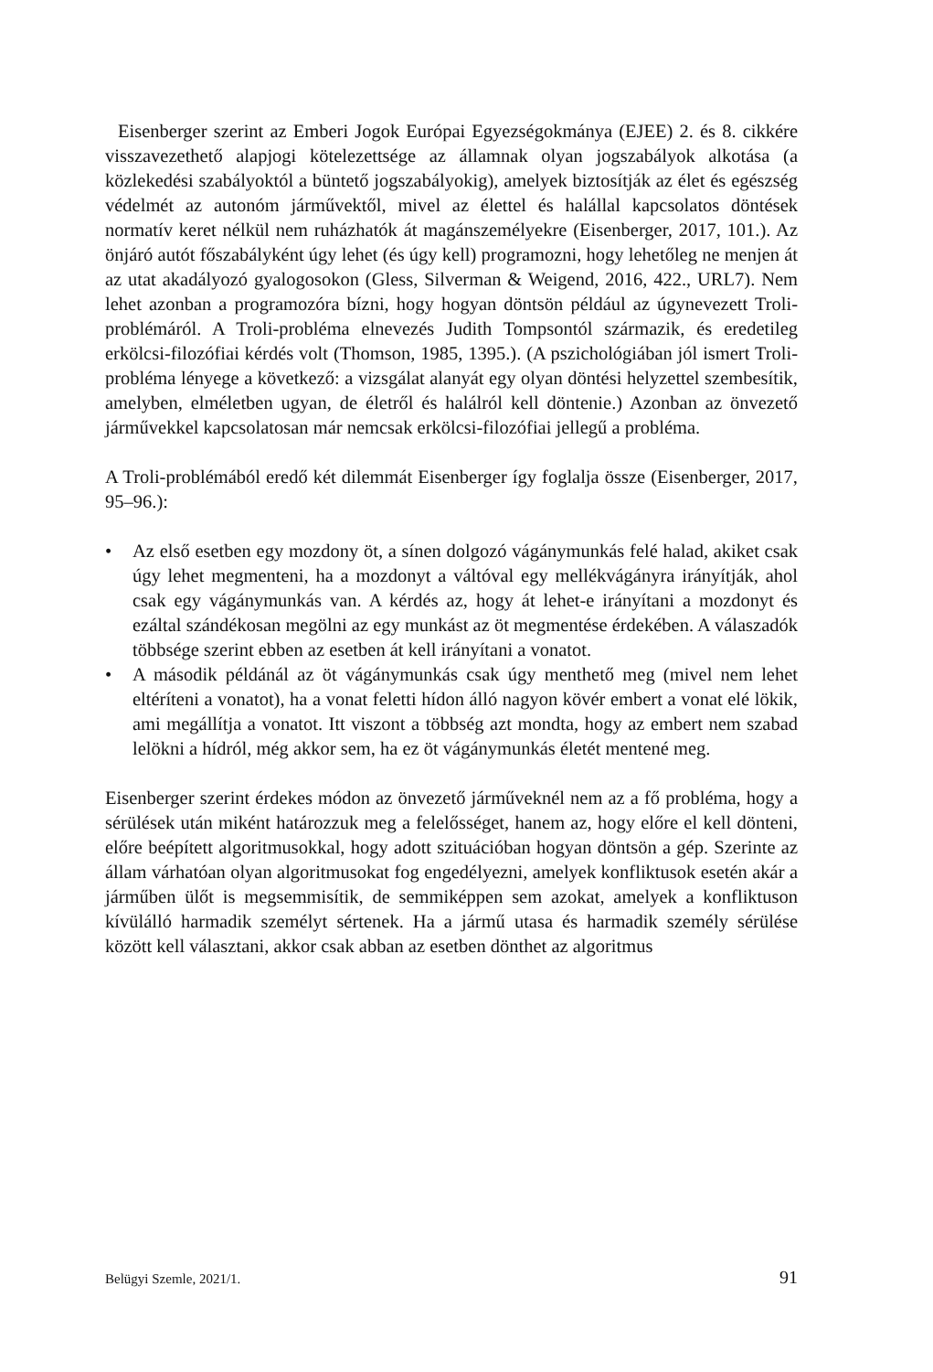Eisenberger szerint az Emberi Jogok Európai Egyezségokmánya (EJEE) 2. és 8. cikkére visszavezethető alapjogi kötelezettsége az államnak olyan jogszabályok alkotása (a közlekedési szabályoktól a büntető jogszabályokig), amelyek biztosítják az élet és egészség védelmét az autonóm járművektől, mivel az élettel és halállal kapcsolatos döntések normatív keret nélkül nem ruházhatók át magánszemélyekre (Eisenberger, 2017, 101.). Az önjáró autót főszabályként úgy lehet (és úgy kell) programozni, hogy lehetőleg ne menjen át az utat akadályozó gyalogosokon (Gless, Silverman & Weigend, 2016, 422., URL7). Nem lehet azonban a programozóra bízni, hogy hogyan döntsön például az úgynevezett Troli-problémáról. A Troli-probléma elnevezés Judith Tompsontól származik, és eredetileg erkölcsi-filozófiai kérdés volt (Thomson, 1985, 1395.). (A pszichológiában jól ismert Troli-probléma lényege a következő: a vizsgálat alanyát egy olyan döntési helyzettel szembesítik, amelyben, elméletben ugyan, de életről és halálról kell döntenie.) Azonban az önvezető járművekkel kapcsolatosan már nemcsak erkölcsi-filozófiai jellegű a probléma.
A Troli-problémából eredő két dilemmát Eisenberger így foglalja össze (Eisenberger, 2017, 95–96.):
• Az első esetben egy mozdony öt, a sínen dolgozó vágánymunkás felé halad, akiket csak úgy lehet megmenteni, ha a mozdonyt a váltóval egy mellékvágányra irányítják, ahol csak egy vágánymunkás van. A kérdés az, hogy át lehet-e irányítani a mozdonyt és ezáltal szándékosan megölni az egy munkást az öt megmentése érdekében. A válaszadók többsége szerint ebben az esetben át kell irányítani a vonatot.
• A második példánál az öt vágánymunkás csak úgy menthető meg (mivel nem lehet eltéríteni a vonatot), ha a vonat feletti hídon álló nagyon kövér embert a vonat elé lökik, ami megállítja a vonatot. Itt viszont a többség azt mondta, hogy az embert nem szabad lelökni a hídról, még akkor sem, ha ez öt vágánymunkás életét mentené meg.
Eisenberger szerint érdekes módon az önvezető járműveknél nem az a fő probléma, hogy a sérülések után miként határozzuk meg a felelősséget, hanem az, hogy előre el kell dönteni, előre beépített algoritmusokkal, hogy adott szituációban hogyan döntsön a gép. Szerinte az állam várhatóan olyan algoritmusokat fog engedélyezni, amelyek konfliktusok esetén akár a járműben ülőt is megsemmisítik, de semmiképpen sem azokat, amelyek a konfliktuson kívülálló harmadik személyt sértenek. Ha a jármű utasa és harmadik személy sérülése között kell választani, akkor csak abban az esetben dönthet az algoritmus
Belügyi Szemle, 2021/1. 91